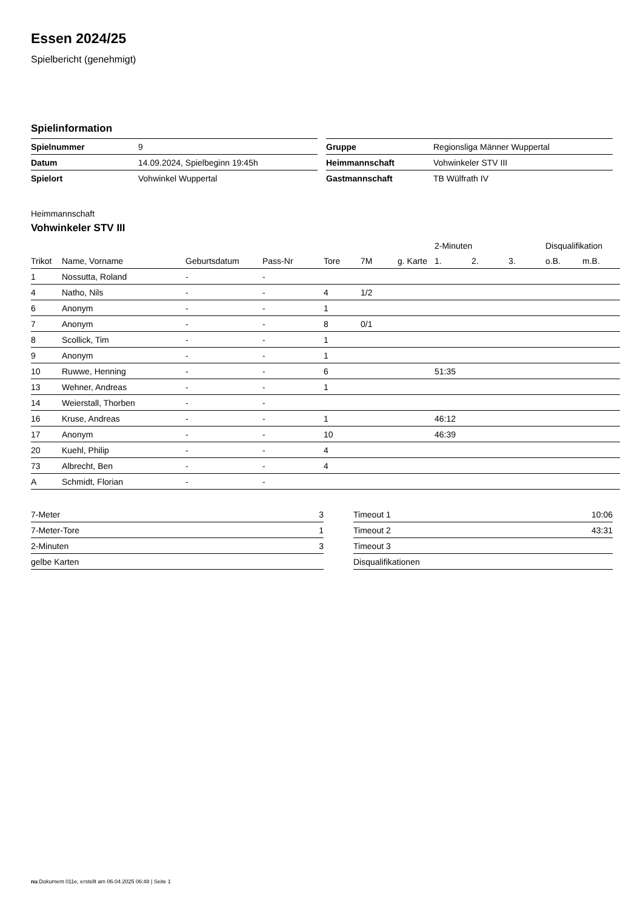Essen 2024/25
Spielbericht (genehmigt)
Spielinformation
| Spielnummer | 9 |
| Datum | 14.09.2024, Spielbeginn 19:45h |
| Spielort | Vohwinkel Wuppertal |
| Gruppe | Regionsliga Männer Wuppertal |
| Heimmannschaft | Vohwinkeler STV III |
| Gastmannschaft | TB Wülfrath IV |
Heimmannschaft
Vohwinkeler STV III
| | | | | | | | 2-Minuten | | | Disqualifikation | |
| --- | --- | --- | --- | --- | --- | --- | --- | --- | --- | --- | --- |
| Trikot | Name, Vorname | Geburtsdatum | Pass-Nr | Tore | 7M | g. Karte | 1. | 2. | 3. | o.B. | m.B. |
| 1 | Nossutta, Roland | - | - | | | | | | | | |
| 4 | Natho, Nils | - | - | 4 | 1/2 | | | | | | |
| 6 | Anonym | - | - | 1 | | | | | | | |
| 7 | Anonym | - | - | 8 | 0/1 | | | | | | |
| 8 | Scollick, Tim | - | - | 1 | | | | | | | |
| 9 | Anonym | - | - | 1 | | | | | | | |
| 10 | Ruwwe, Henning | - | - | 6 | | | 51:35 | | | | |
| 13 | Wehner, Andreas | - | - | 1 | | | | | | | |
| 14 | Weierstall, Thorben | - | - | | | | | | | | |
| 16 | Kruse, Andreas | - | - | 1 | | | 46:12 | | | | |
| 17 | Anonym | - | - | 10 | | | 46:39 | | | | |
| 20 | Kuehl, Philip | - | - | 4 | | | | | | | |
| 73 | Albrecht, Ben | - | - | 4 | | | | | | | |
| A | Schmidt, Florian | - | - | | | | | | | | |
| 7-Meter | 3 |
| 7-Meter-Tore | 1 |
| 2-Minuten | 3 |
| gelbe Karten | |
| Timeout 1 | 10:06 |
| Timeout 2 | 43:31 |
| Timeout 3 | |
| Disqualifikationen | |
nu.Dokument 011e, erstellt am 06.04.2025 06:48 | Seite 1